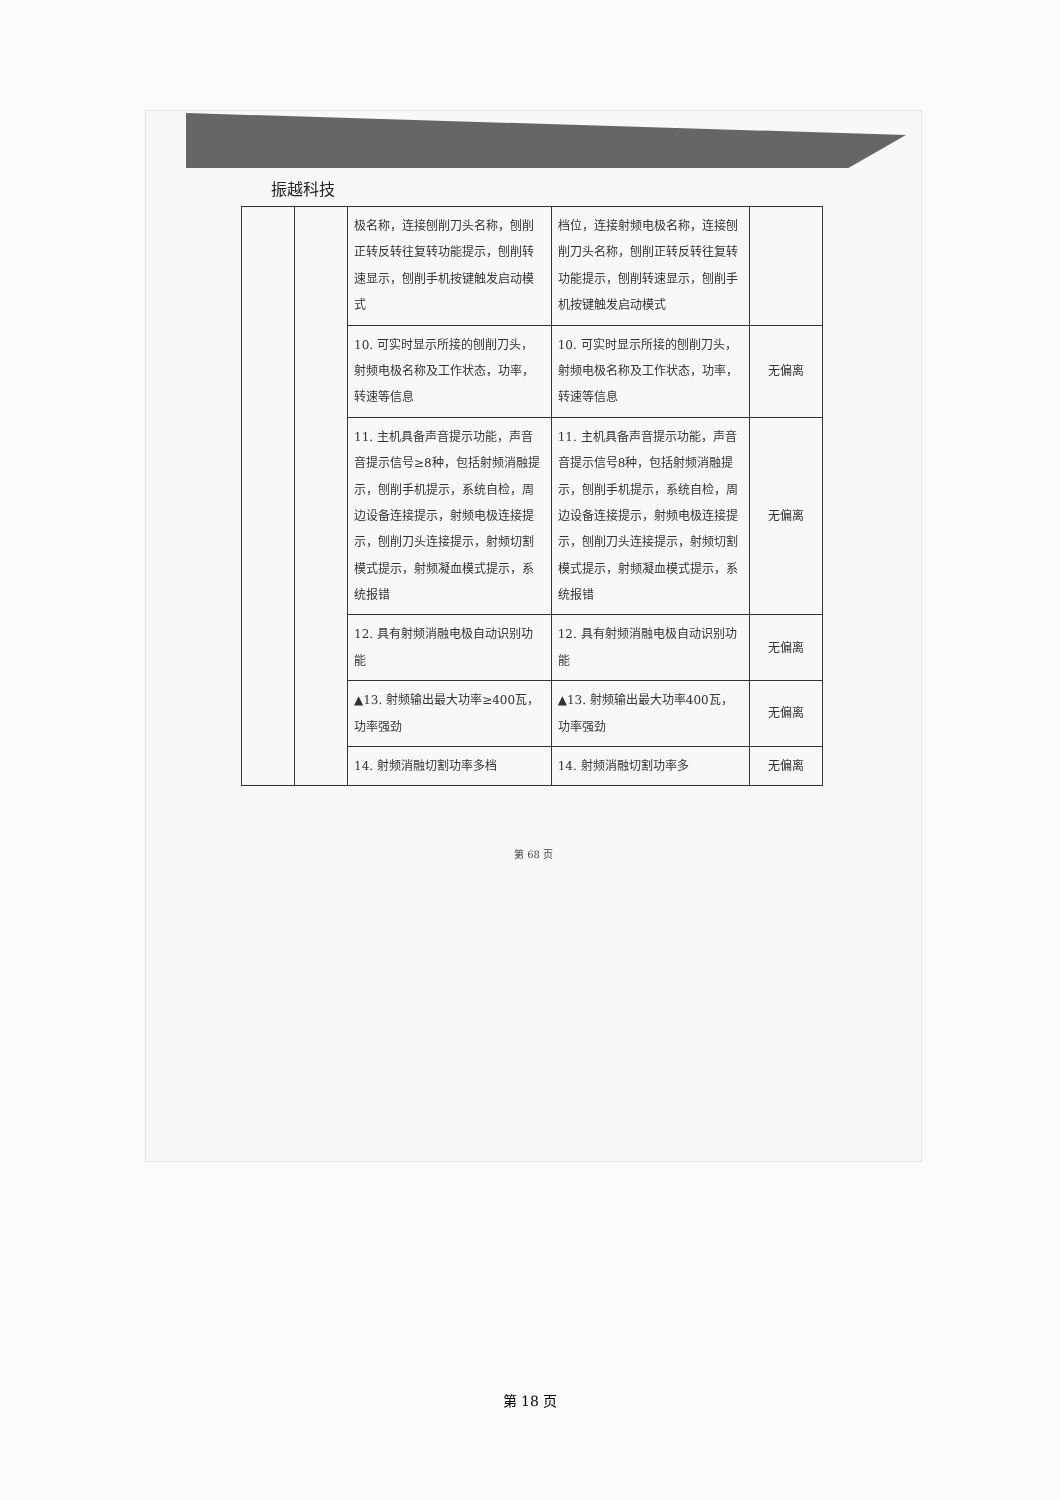振越科技
| | | 极名称，连接刨削刀头名称，刨削正转反转往复转功能提示，刨削转速显示，刨削手机按键触发启动模式 | 档位，连接射频电极名称，连接刨削刀头名称，刨削正转反转往复转功能提示，刨削转速显示，刨削手机按键触发启动模式 | |
| | | 10. 可实时显示所接的刨削刀头，射频电极名称及工作状态，功率，转速等信息 | 10. 可实时显示所接的刨削刀头，射频电极名称及工作状态，功率，转速等信息 | 无偏离 |
| | | 11. 主机具备声音提示功能，声音音提示信号≥8种，包括射频消融提示，刨削手机提示，系统自检，周边设备连接提示，射频电极连接提示，刨削刀头连接提示，射频切割模式提示，射频凝血模式提示，系统报错 | 11. 主机具备声音提示功能，声音音提示信号8种，包括射频消融提示，刨削手机提示，系统自检，周边设备连接提示，射频电极连接提示，刨削刀头连接提示，射频切割模式提示，射频凝血模式提示，系统报错 | 无偏离 |
| | | 12. 具有射频消融电极自动识别功能 | 12. 具有射频消融电极自动识别功能 | 无偏离 |
| | | ▲13. 射频输出最大功率≥400瓦，功率强劲 | ▲13. 射频输出最大功率400瓦，功率强劲 | 无偏离 |
| | | 14. 射频消融切割功率多档 | 14. 射频消融切割功率多 | 无偏离 |
第 68 页
第 18 页